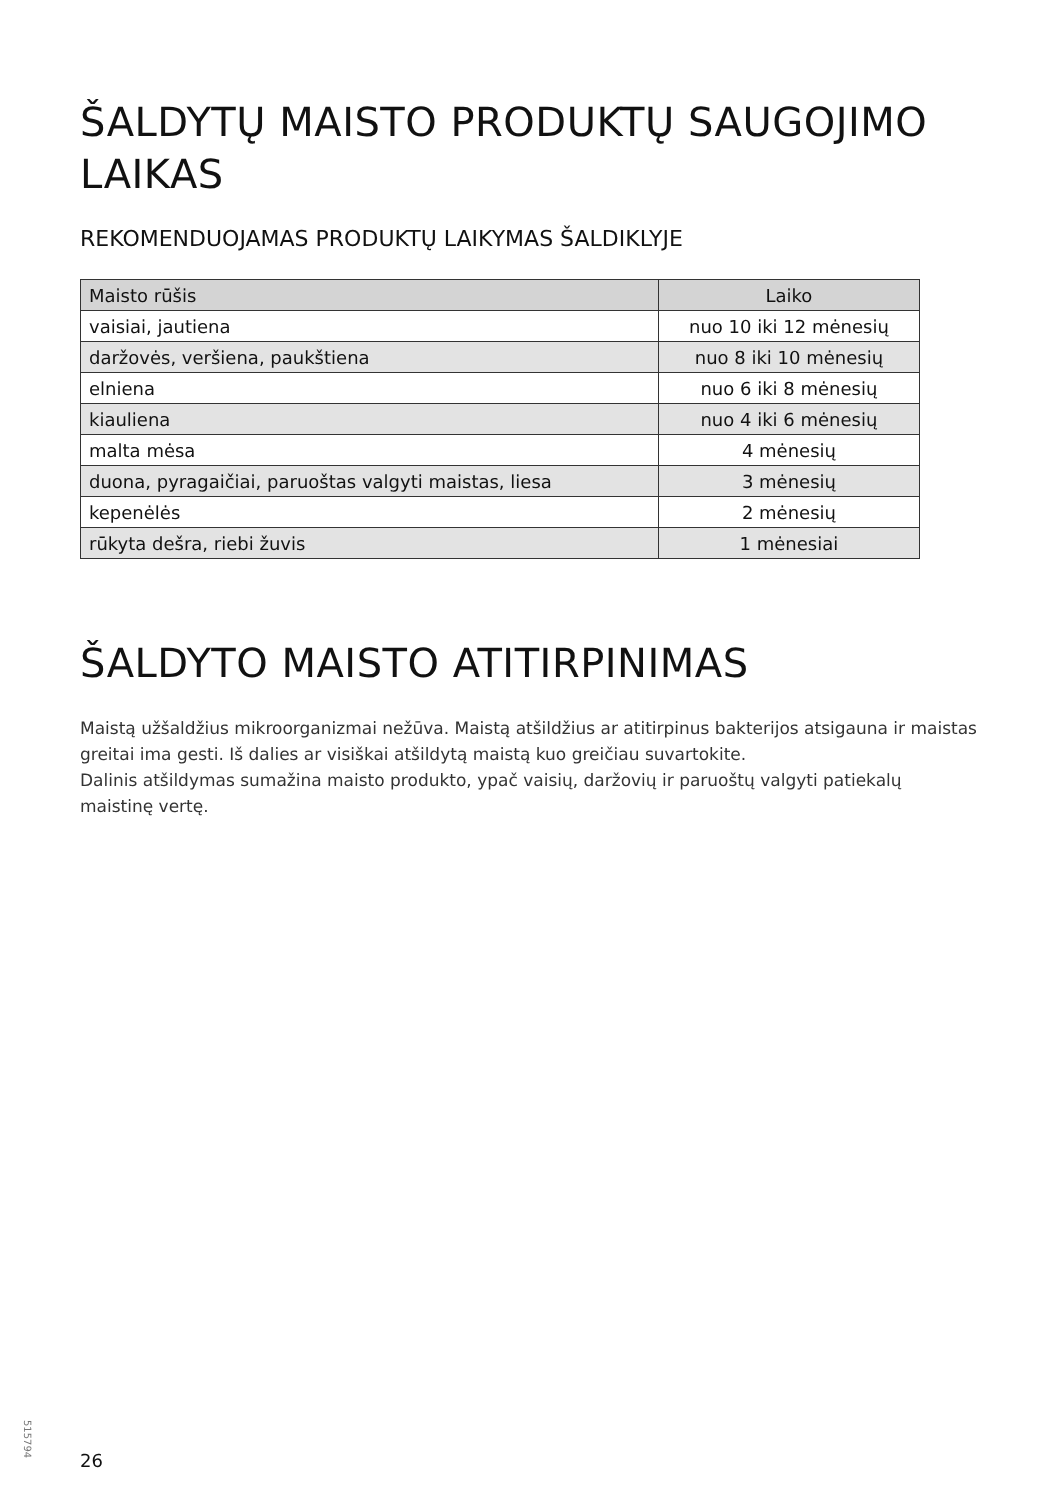ŠALDYTŲ MAISTO PRODUKTŲ SAUGOJIMO LAIKAS
REKOMENDUOJAMAS PRODUKTŲ LAIKYMAS ŠALDIKLYJE
| Maisto rūšis | Laiko |
| --- | --- |
| vaisiai, jautiena | nuo 10 iki 12 mėnesių |
| daržovės, veršiena, paukštiena | nuo 8 iki 10 mėnesių |
| elniena | nuo 6 iki 8 mėnesių |
| kiauliena | nuo 4 iki 6 mėnesių |
| malta mėsa | 4 mėnesių |
| duona, pyragaičiai, paruoštas valgyti maistas, liesa | 3 mėnesių |
| kepenėlės | 2 mėnesių |
| rūkyta dešra, riebi žuvis | 1 mėnesiai |
ŠALDYTO MAISTO ATITIRPINIMAS
Maistą užšaldžius mikroorganizmai nežūva. Maistą atšildžius ar atitirpinus bakterijos atsigauna ir maistas greitai ima gesti. Iš dalies ar visiškai atšildytą maistą kuo greičiau suvartokite.
Dalinis atšildymas sumažina maisto produkto, ypač vaisių, daržovių ir paruoštų valgyti patiekalų maistinę vertę.
515794
26